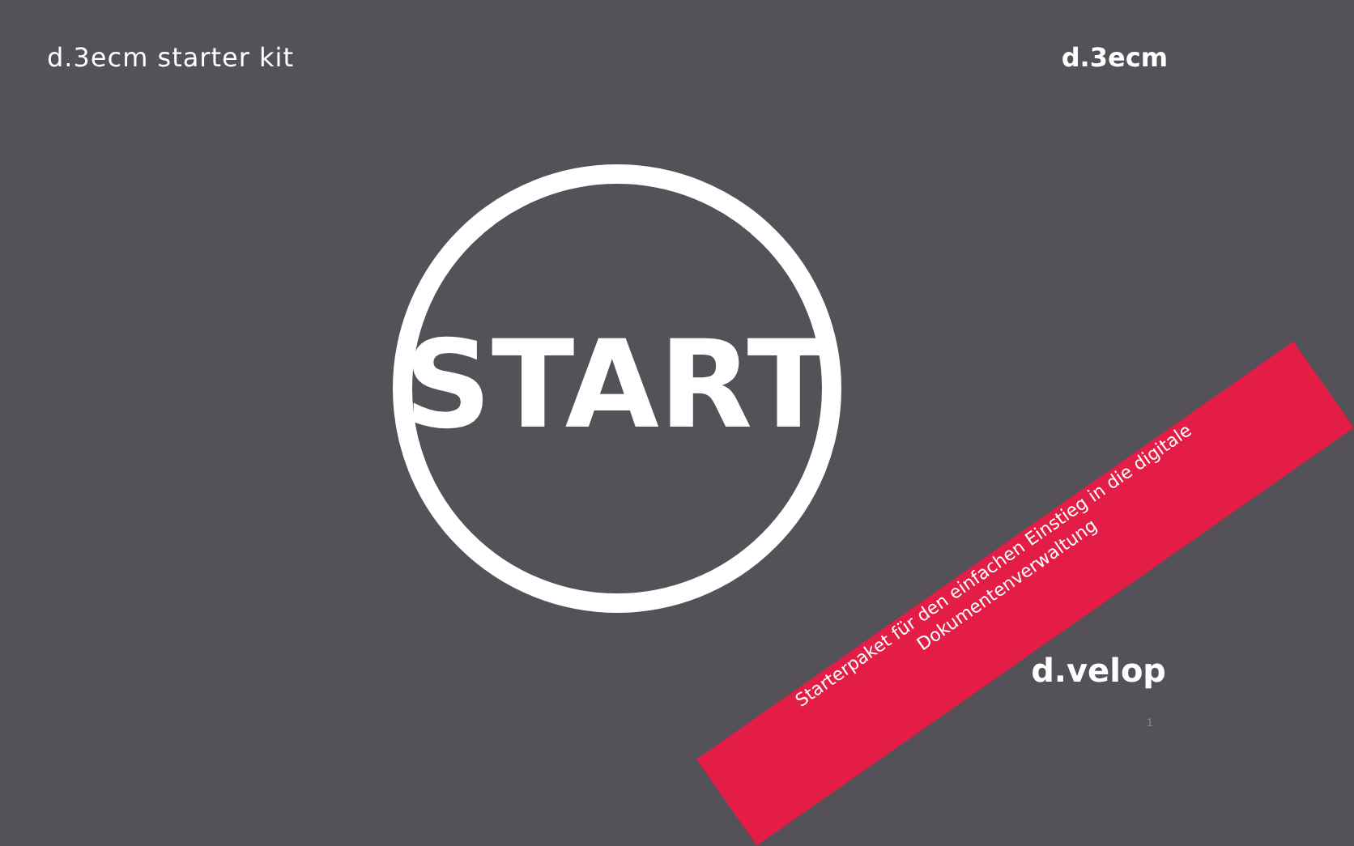d.3ecm starter kit d.3ecm
START
Starterpaket für den einfachen Einstieg in die digitale Dokumentenverwaltung
d.velop
1